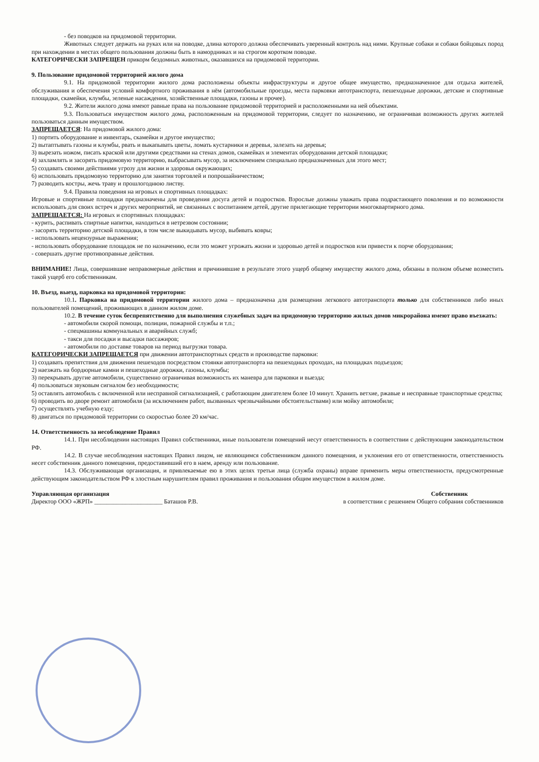- без поводков на придомовой территории.
Животных следует держать на руках или на поводке, длина которого должна обеспечивать уверенный контроль над ними. Крупные собаки и собаки бойцовых пород при нахождении в местах общего пользования должны быть в намордниках и на строгом коротком поводке.
КАТЕГОРИЧЕСКИ ЗАПРЕЩЕН прикорм бездомных животных, оказавшихся на придомовой территории.
9. Пользование придомовой территорией жилого дома
9.1. На придомовой территории жилого дома расположены объекты инфраструктуры и другое общее имущество, предназначенное для отдыха жителей, обслуживания и обеспечения условий комфортного проживания в нём (автомобильные проезды, места парковки автотранспорта, пешеходные дорожки, детские и спортивные площадки, скамейки, клумбы, зеленые насаждения, хозяйственные площадки, газоны и прочее).
9.2. Жители жилого дома имеют равные права на пользование придомовой территорией и расположенными на ней объектами.
9.3. Пользоваться имуществом жилого дома, расположенным на придомовой территории, следует по назначению, не ограничивая возможность других жителей пользоваться данным имуществом.
ЗАПРЕЩАЕТСЯ: На придомовой жилого дома:
1) портить оборудование и инвентарь, скамейки и другое имущество;
2) вытаптывать газоны и клумбы, рвать и выкапывать цветы, ломать кустарники и деревья, залезать на деревья;
3) вырезать ножом, писать краской или другими средствами на стенах домов, скамейках и элементах оборудования детской площадки;
4) захламлять и засорять придомовую территорию, выбрасывать мусор, за исключением специально предназначенных для этого мест;
5) создавать своими действиями угрозу для жизни и здоровья окружающих;
6) использовать придомовую территорию для занятия торговлей и попрошайничеством;
7) разводить костры, жечь траву и прошлогоднюю листву.
9.4. Правила поведения на игровых и спортивных площадках:
Игровые и спортивные площадки предназначены для проведения досуга детей и подростков. Взрослые должны уважать права подрастающего поколения и по возможности использовать для своих встреч и других мероприятий, не связанных с воспитанием детей, другие прилегающие территории многоквартирного дома.
ЗАПРЕЩАЕТСЯ: На игровых и спортивных площадках:
- курить, распивать спиртные напитки, находиться в нетрезвом состоянии;
- засорять территорию детской площадки, в том числе выкидывать мусор, выбивать ковры;
- использовать нецензурные выражения;
- использовать оборудование площадок не по назначению, если это может угрожать жизни и здоровью детей и подростков или привести к порче оборудования;
- совершать другие противоправные действия.
ВНИМАНИЕ! Лица, совершившие неправомерные действия и причинившие в результате этого ущерб общему имуществу жилого дома, обязаны в полном объеме возместить такой ущерб его собственникам.
10. Въезд, выезд, парковка на придомовой территории:
10.1. Парковка на придомовой территории жилого дома – предназначена для размещения легкового автотранспорта только для собственников либо иных пользователей помещений, проживающих в данном жилом доме.
10.2. В течение суток беспрепятственно для выполнения служебных задач на придомовую территорию жилых домов микрорайона имеют право въезжать:
- автомобили скорой помощи, полиции, пожарной службы и т.п.;
- спецмашины коммунальных и аварийных служб;
- такси для посадки и высадки пассажиров;
- автомобили по доставке товаров на период выгрузки товара.
КАТЕГОРИЧЕСКИ ЗАПРЕЩАЕТСЯ при движении автотранспортных средств и производстве парковки:
1) создавать препятствия для движения пешеходов посредством стоянки автотранспорта на пешеходных проходах, на площадках подъездов;
2) наезжать на бордюрные камни и пешеходные дорожки, газоны, клумбы;
3) перекрывать другие автомобили, существенно ограничивая возможность их маневра для парковки и выезда;
4) пользоваться звуковым сигналом без необходимости;
5) оставлять автомобиль с включенной или несправной сигнализацией, с работающим двигателем более 10 минут. Хранить ветхие, ржавые и несправные транспортные средства;
6) проводить во дворе ремонт автомобиля (за исключением работ, вызванных чрезвычайными обстоятельствами) или мойку автомобиля;
7) осуществлять учебную езду;
8) двигаться по придомовой территории со скоростью более 20 км/час.
14. Ответственность за несоблюдение Правил
14.1. При несоблюдении настоящих Правил собственники, иные пользователи помещений несут ответственность в соответствии с действующим законодательством РФ.
14.2. В случае несоблюдения настоящих Правил лицом, не являющимся собственником данного помещения, и уклонения его от ответственности, ответственность несет собственник данного помещения, предоставивший его в наем, аренду или пользование.
14.3. Обслуживающая организация, и привлекаемые ею в этих целях третьи лица (служба охраны) вправе применить меры ответственности, предусмотренные действующим законодательством РФ к злостным нарушителям правил проживания и пользования общим имуществом в жилом доме.
Управляющая организация Собственник
Директор ООО «ЖРП» ______________________ Баташов Р.В. в соответствии с решением Общего собрания собственников